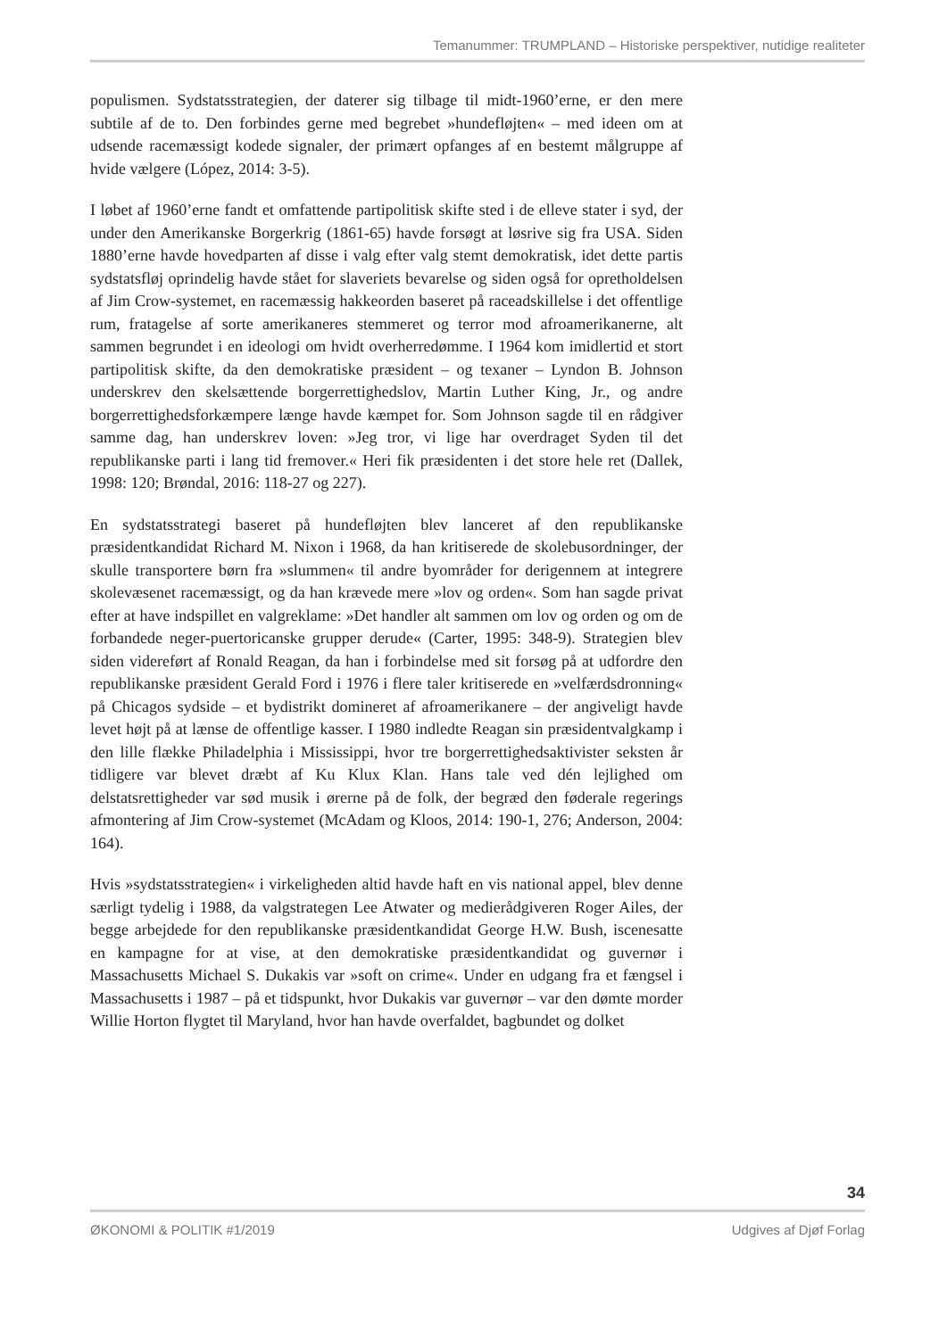Temanummer: TRUMPLAND – Historiske perspektiver, nutidige realiteter
populismen. Sydstatsstrategien, der daterer sig tilbage til midt-1960’erne, er den mere subtile af de to. Den forbindes gerne med begrebet »hundefløjten« – med ideen om at udsende racemæssigt kodede signaler, der primært opfanges af en bestemt målgruppe af hvide vælgere (López, 2014: 3-5).
I løbet af 1960’erne fandt et omfattende partipolitisk skifte sted i de elleve stater i syd, der under den Amerikanske Borgerkrig (1861-65) havde forsøgt at løsrive sig fra USA. Siden 1880’erne havde hovedparten af disse i valg efter valg stemt demokratisk, idet dette partis sydstatsfløj oprindelig havde stået for slaveriets bevarelse og siden også for opretholdelsen af Jim Crow-systemet, en racemæssig hakkeorden baseret på raceadskillelse i det offentlige rum, fratagelse af sorte amerikaneres stemmeret og terror mod afroamerikanerne, alt sammen begrundet i en ideologi om hvidt overherredømme. I 1964 kom imidlertid et stort partipolitisk skifte, da den demokratiske præsident – og texaner – Lyndon B. Johnson underskrev den skelsættende borgerrettighedslov, Martin Luther King, Jr., og andre borgerrettighedsforkæmpere længe havde kæmpet for. Som Johnson sagde til en rådgiver samme dag, han underskrev loven: »Jeg tror, vi lige har overdraget Syden til det republikanske parti i lang tid fremover.« Heri fik præsidenten i det store hele ret (Dallek, 1998: 120; Brøndal, 2016: 118-27 og 227).
En sydstatsstrategi baseret på hundefløjten blev lanceret af den republikanske præsidentkandidat Richard M. Nixon i 1968, da han kritiserede de skolebusordninger, der skulle transportere børn fra »slummen« til andre byområder for derigennem at integrere skolevæsenet racemæssigt, og da han krævede mere »lov og orden«. Som han sagde privat efter at have indspillet en valgreklame: »Det handler alt sammen om lov og orden og om de forbandede neger-puertoricanske grupper derude« (Carter, 1995: 348-9). Strategien blev siden videreført af Ronald Reagan, da han i forbindelse med sit forsøg på at udfordre den republikanske præsident Gerald Ford i 1976 i flere taler kritiserede en »velfærdsdronning« på Chicagos sydside – et bydistrikt domineret af afroamerikanere – der angiveligt havde levet højt på at lænse de offentlige kasser. I 1980 indledte Reagan sin præsidentvalgkamp i den lille flække Philadelphia i Mississippi, hvor tre borgerrettighedsaktivister seksten år tidligere var blevet dræbt af Ku Klux Klan. Hans tale ved dén lejlighed om delstatsrettigheder var sød musik i ørerne på de folk, der begræd den føderale regerings afmontering af Jim Crow-systemet (McAdam og Kloos, 2014: 190-1, 276; Anderson, 2004: 164).
Hvis »sydstatsstrategien« i virkeligheden altid havde haft en vis national appel, blev denne særligt tydelig i 1988, da valgstrategen Lee Atwater og medierådgiveren Roger Ailes, der begge arbejdede for den republikanske præsidentkandidat George H.W. Bush, iscenesatte en kampagne for at vise, at den demokratiske præsidentkandidat og guvernør i Massachusetts Michael S. Dukakis var »soft on crime«. Under en udgang fra et fængsel i Massachusetts i 1987 – på et tidspunkt, hvor Dukakis var guvernør – var den dømte morder Willie Horton flygtet til Maryland, hvor han havde overfaldet, bagbundet og dolket
34
ØKONOMI & POLITIK #1/2019 Udgives af Djøf Forlag